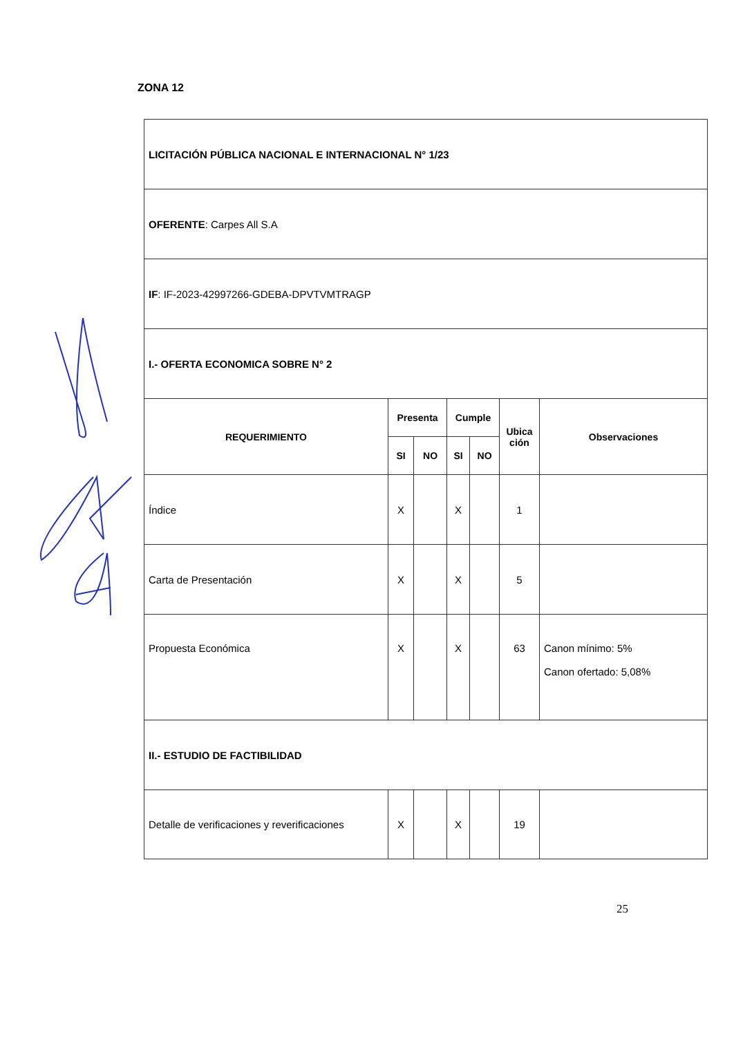ZONA 12
| LICITACIÓN PÚBLICA NACIONAL E INTERNACIONAL N° 1/23 | | | | | | |
| OFERENTE : Carpes All S.A | | | | | | |
| IF : IF-2023-42997266-GDEBA-DPVTVMTRAGP | | | | | | |
| I.- OFERTA ECONOMICA SOBRE N° 2 | | | | | | |
| REQUERIMIENTO | Presenta | | Cumple | | Ubica ción | Observaciones |
| | SI | NO | SI | NO | | |
| Índice | X | | X | | 1 | |
| Carta de Presentación | X | | X | | 5 | |
| Propuesta Económica | X | | X | | 63 | Canon mínimo: 5% Canon ofertado: 5,08% |
| II.- ESTUDIO DE FACTIBILIDAD | | | | | | |
| Detalle de verificaciones y reverificaciones | X | | X | | 19 | |
25